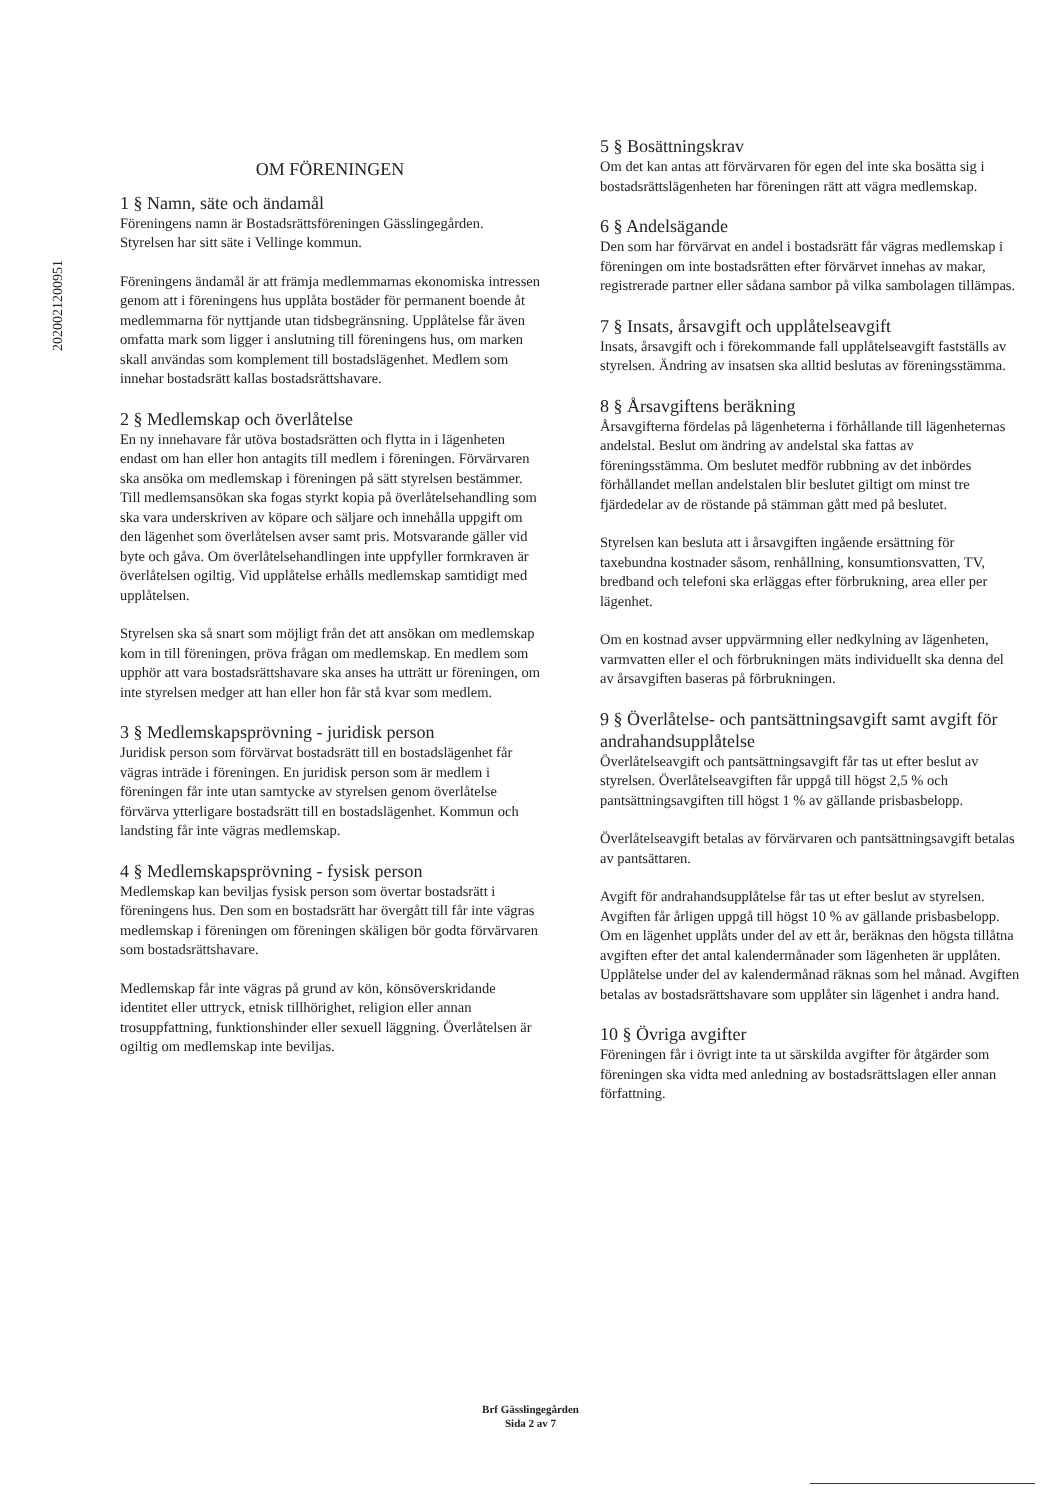2020021200951
OM FÖRENINGEN
1 § Namn, säte och ändamål
Föreningens namn är Bostadsrättsföreningen Gässlingegården. Styrelsen har sitt säte i Vellinge kommun.
Föreningens ändamål är att främja medlemmarnas ekonomiska intressen genom att i föreningens hus upplåta bostäder för permanent boende åt medlemmarna för nyttjande utan tidsbegränsning. Upplåtelse får även omfatta mark som ligger i anslutning till föreningens hus, om marken skall användas som komplement till bostadslägenhet. Medlem som innehar bostadsrätt kallas bostadsrättshavare.
2 § Medlemskap och överlåtelse
En ny innehavare får utöva bostadsrätten och flytta in i lägenheten endast om han eller hon antagits till medlem i föreningen. Förvärvaren ska ansöka om medlemskap i föreningen på sätt styrelsen bestämmer. Till medlemsansökan ska fogas styrkt kopia på överlåtelsehandling som ska vara underskriven av köpare och säljare och innehålla uppgift om den lägenhet som överlåtelsen avser samt pris. Motsvarande gäller vid byte och gåva. Om överlåtelsehandlingen inte uppfyller formkraven är överlåtelsen ogiltig. Vid upplåtelse erhålls medlemskap samtidigt med upplåtelsen.
Styrelsen ska så snart som möjligt från det att ansökan om medlemskap kom in till föreningen, pröva frågan om medlemskap. En medlem som upphör att vara bostadsrättshavare ska anses ha utträtt ur föreningen, om inte styrelsen medger att han eller hon får stå kvar som medlem.
3 § Medlemskapsprövning - juridisk person
Juridisk person som förvärvat bostadsrätt till en bostadslägenhet får vägras inträde i föreningen. En juridisk person som är medlem i föreningen får inte utan samtycke av styrelsen genom överlåtelse förvärva ytterligare bostadsrätt till en bostadslägenhet. Kommun och landsting får inte vägras medlemskap.
4 § Medlemskapsprövning - fysisk person
Medlemskap kan beviljas fysisk person som övertar bostadsrätt i föreningens hus. Den som en bostadsrätt har övergått till får inte vägras medlemskap i föreningen om föreningen skäligen bör godta förvärvaren som bostadsrättshavare.
Medlemskap får inte vägras på grund av kön, könsöverskridande identitet eller uttryck, etnisk tillhörighet, religion eller annan trosuppfattning, funktionshinder eller sexuell läggning. Överlåtelsen är ogiltig om medlemskap inte beviljas.
5 § Bosättningskrav
Om det kan antas att förvärvaren för egen del inte ska bosätta sig i bostadsrättslägenheten har föreningen rätt att vägra medlemskap.
6 § Andelsägande
Den som har förvärvat en andel i bostadsrätt får vägras medlemskap i föreningen om inte bostadsrätten efter förvärvet innehas av makar, registrerade partner eller sådana sambor på vilka sambolagen tillämpas.
7 § Insats, årsavgift och upplåtelseavgift
Insats, årsavgift och i förekommande fall upplåtelseavgift fastställs av styrelsen. Ändring av insatsen ska alltid beslutas av föreningsstämma.
8 § Årsavgiftens beräkning
Årsavgifterna fördelas på lägenheterna i förhållande till lägenheternas andelstal. Beslut om ändring av andelstal ska fattas av föreningsstämma. Om beslutet medför rubbning av det inbördes förhållandet mellan andelstalen blir beslutet giltigt om minst tre fjärdedelar av de röstande på stämman gått med på beslutet.
Styrelsen kan besluta att i årsavgiften ingående ersättning för taxebundna kostnader såsom, renhållning, konsumtionsvatten, TV, bredband och telefoni ska erläggas efter förbrukning, area eller per lägenhet.
Om en kostnad avser uppvärmning eller nedkylning av lägenheten, varmvatten eller el och förbrukningen mäts individuellt ska denna del av årsavgiften baseras på förbrukningen.
9 § Överlåtelse- och pantsättningsavgift samt avgift för andrahandsupplåtelse
Överlåtelseavgift och pantsättningsavgift får tas ut efter beslut av styrelsen. Överlåtelseavgiften får uppgå till högst 2,5 % och pantsättningsavgiften till högst 1 % av gällande prisbasbelopp.
Överlåtelseavgift betalas av förvärvaren och pantsättningsavgift betalas av pantsättaren.
Avgift för andrahandsupplåtelse får tas ut efter beslut av styrelsen. Avgiften får årligen uppgå till högst 10 % av gällande prisbasbelopp. Om en lägenhet upplåts under del av ett år, beräknas den högsta tillåtna avgiften efter det antal kalendermånader som lägenheten är upplåten. Upplåtelse under del av kalendermånad räknas som hel månad. Avgiften betalas av bostadsrättshavare som upplåter sin lägenhet i andra hand.
10 § Övriga avgifter
Föreningen får i övrigt inte ta ut särskilda avgifter för åtgärder som föreningen ska vidta med anledning av bostadsrättslagen eller annan författning.
Brf Gässlingegården
Sida 2 av 7